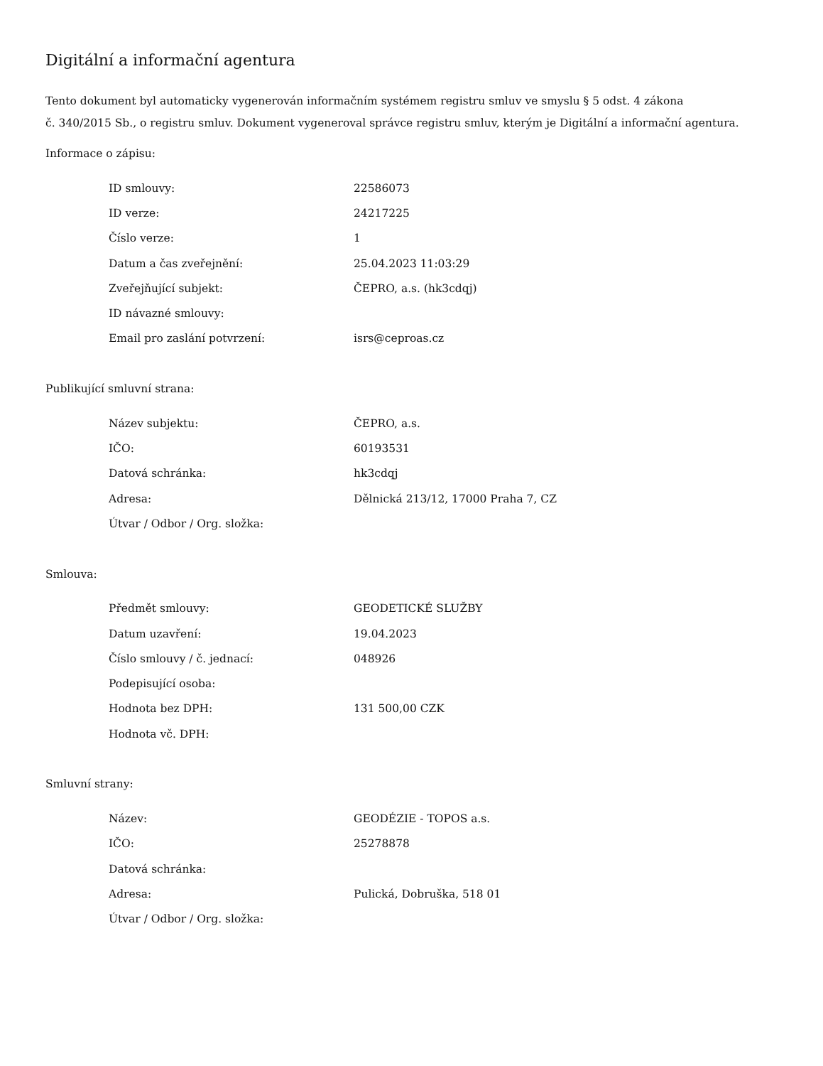Digitální a informační agentura
Tento dokument byl automaticky vygenerován informačním systémem registru smluv ve smyslu § 5 odst. 4 zákona
č. 340/2015 Sb., o registru smluv. Dokument vygeneroval správce registru smluv, kterým je Digitální a informační agentura.
Informace o zápisu:
| ID smlouvy: | 22586073 |
| ID verze: | 24217225 |
| Číslo verze: | 1 |
| Datum a čas zveřejnění: | 25.04.2023 11:03:29 |
| Zveřejňující subjekt: | ČEPRO, a.s. (hk3cdqj) |
| ID návazné smlouvy: | |
| Email pro zaslání potvrzení: | isrs@ceproas.cz |
Publikující smluvní strana:
| Název subjektu: | ČEPRO, a.s. |
| IČO: | 60193531 |
| Datová schránka: | hk3cdqj |
| Adresa: | Dělnická 213/12, 17000 Praha 7, CZ |
| Útvar / Odbor / Org. složka: | |
Smlouva:
| Předmět smlouvy: | GEODETICKÉ SLUŽBY |
| Datum uzavření: | 19.04.2023 |
| Číslo smlouvy / č. jednací: | 048926 |
| Podepisující osoba: | |
| Hodnota bez DPH: | 131 500,00 CZK |
| Hodnota vč. DPH: | |
Smluvní strany:
| Název: | GEODÉZIE - TOPOS a.s. |
| IČO: | 25278878 |
| Datová schránka: | |
| Adresa: | Pulická, Dobruška, 518 01 |
| Útvar / Odbor / Org. složka: | |